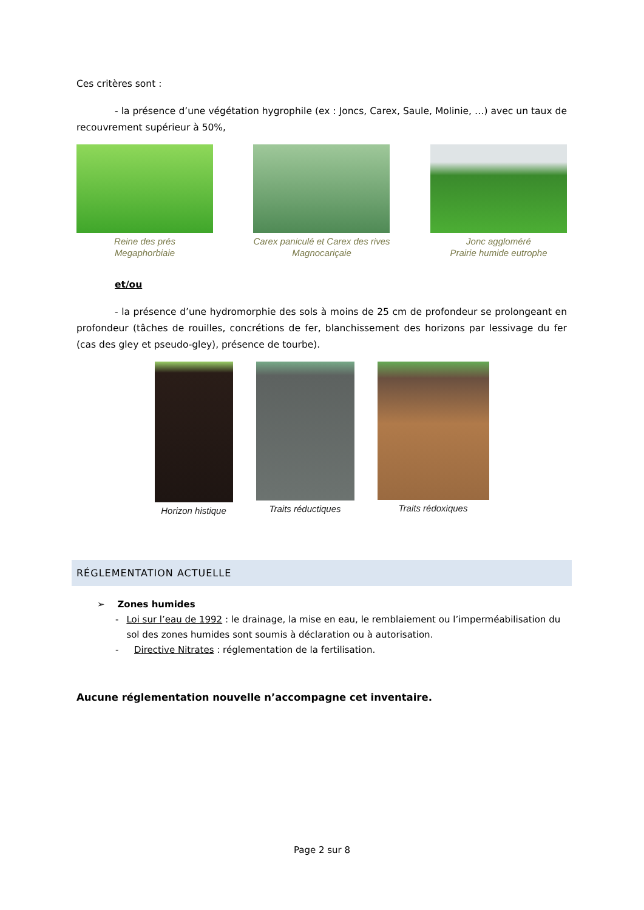Ces critères sont :
- la présence d’une végétation hygrophile (ex : Joncs, Carex, Saule, Molinie, …) avec un taux de recouvrement supérieur à 50%,
Reine des prés
Megaphorbiaie
Carex paniculé et Carex des rives
Magnocariçaie
Jonc aggloméré
Prairie humide eutrophe
et/ou
- la présence d’une hydromorphie des sols à moins de 25 cm de profondeur se prolongeant en profondeur (tâches de rouilles, concrétions de fer, blanchissement des horizons par lessivage du fer (cas des gley et pseudo-gley), présence de tourbe).
Horizon histique Traits réductiques Traits rédoxiques
RÉGLEMENTATION ACTUELLE
➢ Zones humides
- Loi sur l’eau de 1992 : le drainage, la mise en eau, le remblaiement ou l’imperméabilisation du sol des zones humides sont soumis à déclaration ou à autorisation.
- Directive Nitrates : réglementation de la fertilisation.
Aucune réglementation nouvelle n’accompagne cet inventaire.
Page 2 sur 8